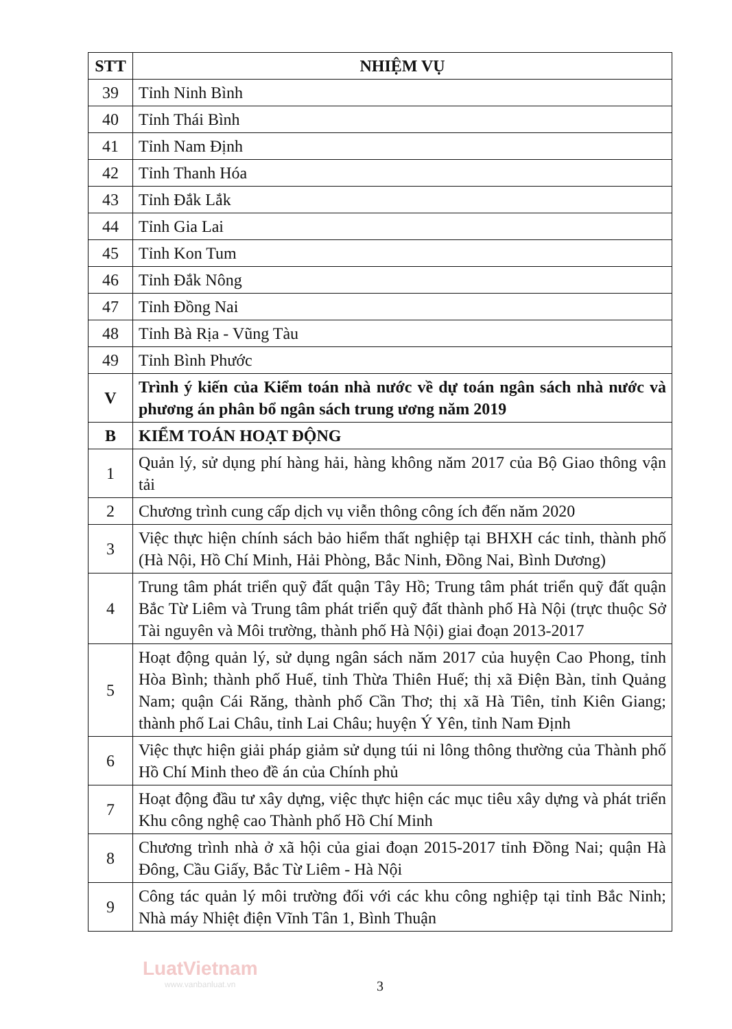| STT | NHIỆM VỤ |
| --- | --- |
| 39 | Tỉnh Ninh Bình |
| 40 | Tỉnh Thái Bình |
| 41 | Tỉnh Nam Định |
| 42 | Tỉnh Thanh Hóa |
| 43 | Tỉnh Đắk Lắk |
| 44 | Tỉnh Gia Lai |
| 45 | Tỉnh Kon Tum |
| 46 | Tỉnh Đắk Nông |
| 47 | Tỉnh Đồng Nai |
| 48 | Tỉnh Bà Rịa - Vũng Tàu |
| 49 | Tỉnh Bình Phước |
| V | Trình ý kiến của Kiểm toán nhà nước về dự toán ngân sách nhà nước và phương án phân bổ ngân sách trung ương năm 2019 |
| B | KIỂM TOÁN HOẠT ĐỘNG |
| 1 | Quản lý, sử dụng phí hàng hải, hàng không năm 2017 của Bộ Giao thông vận tải |
| 2 | Chương trình cung cấp dịch vụ viễn thông công ích đến năm 2020 |
| 3 | Việc thực hiện chính sách bảo hiểm thất nghiệp tại BHXH các tỉnh, thành phố (Hà Nội, Hồ Chí Minh, Hải Phòng, Bắc Ninh, Đồng Nai, Bình Dương) |
| 4 | Trung tâm phát triển quỹ đất quận Tây Hồ; Trung tâm phát triển quỹ đất quận Bắc Từ Liêm và Trung tâm phát triển quỹ đất thành phố Hà Nội (trực thuộc Sở Tài nguyên và Môi trường, thành phố Hà Nội) giai đoạn 2013-2017 |
| 5 | Hoạt động quản lý, sử dụng ngân sách năm 2017 của huyện Cao Phong, tỉnh Hòa Bình; thành phố Huế, tỉnh Thừa Thiên Huế; thị xã Điện Bàn, tỉnh Quảng Nam; quận Cái Răng, thành phố Cần Thơ; thị xã Hà Tiên, tỉnh Kiên Giang; thành phố Lai Châu, tỉnh Lai Châu; huyện Ý Yên, tỉnh Nam Định |
| 6 | Việc thực hiện giải pháp giảm sử dụng túi ni lông thông thường của Thành phố Hồ Chí Minh theo đề án của Chính phủ |
| 7 | Hoạt động đầu tư xây dựng, việc thực hiện các mục tiêu xây dựng và phát triển Khu công nghệ cao Thành phố Hồ Chí Minh |
| 8 | Chương trình nhà ở xã hội của giai đoạn 2015-2017 tỉnh Đồng Nai; quận Hà Đông, Cầu Giấy, Bắc Từ Liêm - Hà Nội |
| 9 | Công tác quản lý môi trường đối với các khu công nghiệp tại tỉnh Bắc Ninh; Nhà máy Nhiệt điện Vĩnh Tân 1, Bình Thuận |
LuatVietnam
www.vanbanluat.vn
3